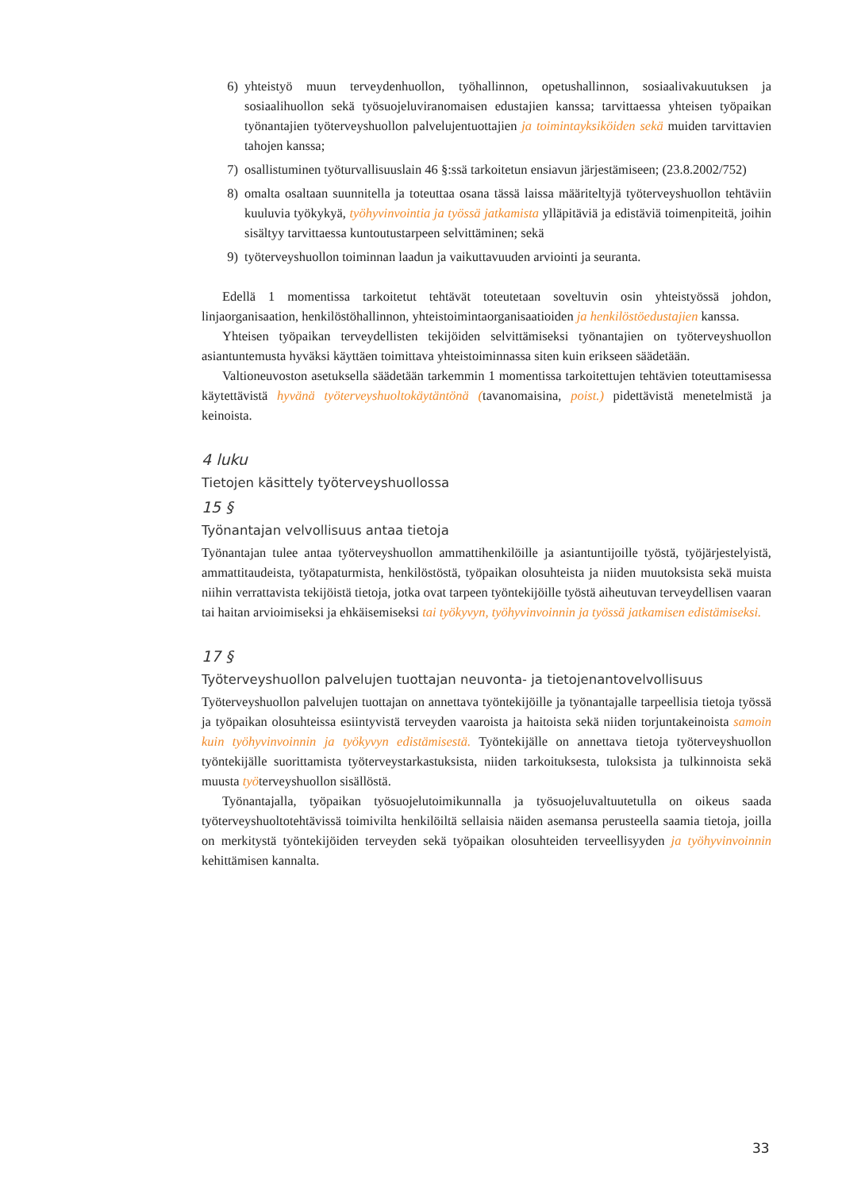6) yhteistyö muun terveydenhuollon, työhallinnon, opetushallinnon, sosiaalivakuutuksen ja sosiaalihuollon sekä työsuojeluviranomaisen edustajien kanssa; tarvittaessa yhteisen työpaikan työnantajien työterveyshuollon palvelujentuottajien ja toimintayksiköiden sekä muiden tarvittavien tahojen kanssa;
7) osallistuminen työturvallisuuslain 46 §:ssä tarkoitetun ensiavun järjestämiseen; (23.8.2002/752)
8) omalta osaltaan suunnitella ja toteuttaa osana tässä laissa määriteltyjä työterveyshuollon tehtäviin kuuluvia työkykyä, työhyvinvointia ja työssä jatkamista ylläpitäviä ja edistäviä toimenpiteitä, joihin sisältyy tarvittaessa kuntoutustarpeen selvittäminen; sekä
9) työterveyshuollon toiminnan laadun ja vaikuttavuuden arviointi ja seuranta.
Edellä 1 momentissa tarkoitetut tehtävät toteutetaan soveltuvin osin yhteistyössä johdon, linjaorganisaation, henkilöstöhallinnon, yhteistoimintaorganisaatioiden ja henkilöstöedustajien kanssa.
Yhteisen työpaikan terveydellisten tekijöiden selvittämiseksi työnantajien on työterveyshuollon asiantuntemusta hyväksi käyttäen toimittava yhteistoiminnassa siten kuin erikseen säädetään.
Valtioneuvoston asetuksella säädetään tarkemmin 1 momentissa tarkoitettujen tehtävien toteuttamisessa käytettävistä hyvänä työterveyshuoltokäytäntönä (tavanomaisina, poist.) pidettävistä menetelmistä ja keinoista.
4 luku
Tietojen käsittely työterveyshuollossa
15 §
Työnantajan velvollisuus antaa tietoja
Työnantajan tulee antaa työterveyshuollon ammattihenkilöille ja asiantuntijoille työstä, työjärjestelyistä, ammattitaudeista, työtapaturmista, henkilöstöstä, työpaikan olosuhteista ja niiden muutoksista sekä muista niihin verrattavista tekijöistä tietoja, jotka ovat tarpeen työntekijöille työstä aiheutuvan terveydellisen vaaran tai haitan arvioimiseksi ja ehkäisemiseksi tai työkyvyn, työhyvinvoinnin ja työssä jatkamisen edistämiseksi.
17 §
Työterveyshuollon palvelujen tuottajan neuvonta- ja tietojenantovelvollisuus
Työterveyshuollon palvelujen tuottajan on annettava työntekijöille ja työnantajalle tarpeellisia tietoja työssä ja työpaikan olosuhteissa esiintyvistä terveyden vaaroista ja haitoista sekä niiden torjuntakeinoista samoin kuin työhyvinvoinnin ja työkyvyn edistämisestä. Työntekijälle on annettava tietoja työterveyshuollon työntekijälle suorittamista työterveystarkastuksista, niiden tarkoituksesta, tuloksista ja tulkinnoista sekä muusta työterveyshuollon sisällöstä.
Työnantajalla, työpaikan työsuojelutoimikunnalla ja työsuojeluvaltuutetulla on oikeus saada työterveyshuoltotehtävissä toimivilta henkilöiltä sellaisia näiden asemansa perusteella saamia tietoja, joilla on merkitystä työntekijöiden terveyden sekä työpaikan olosuhteiden terveellisyyden ja työhyvinvoinnin kehittämisen kannalta.
33